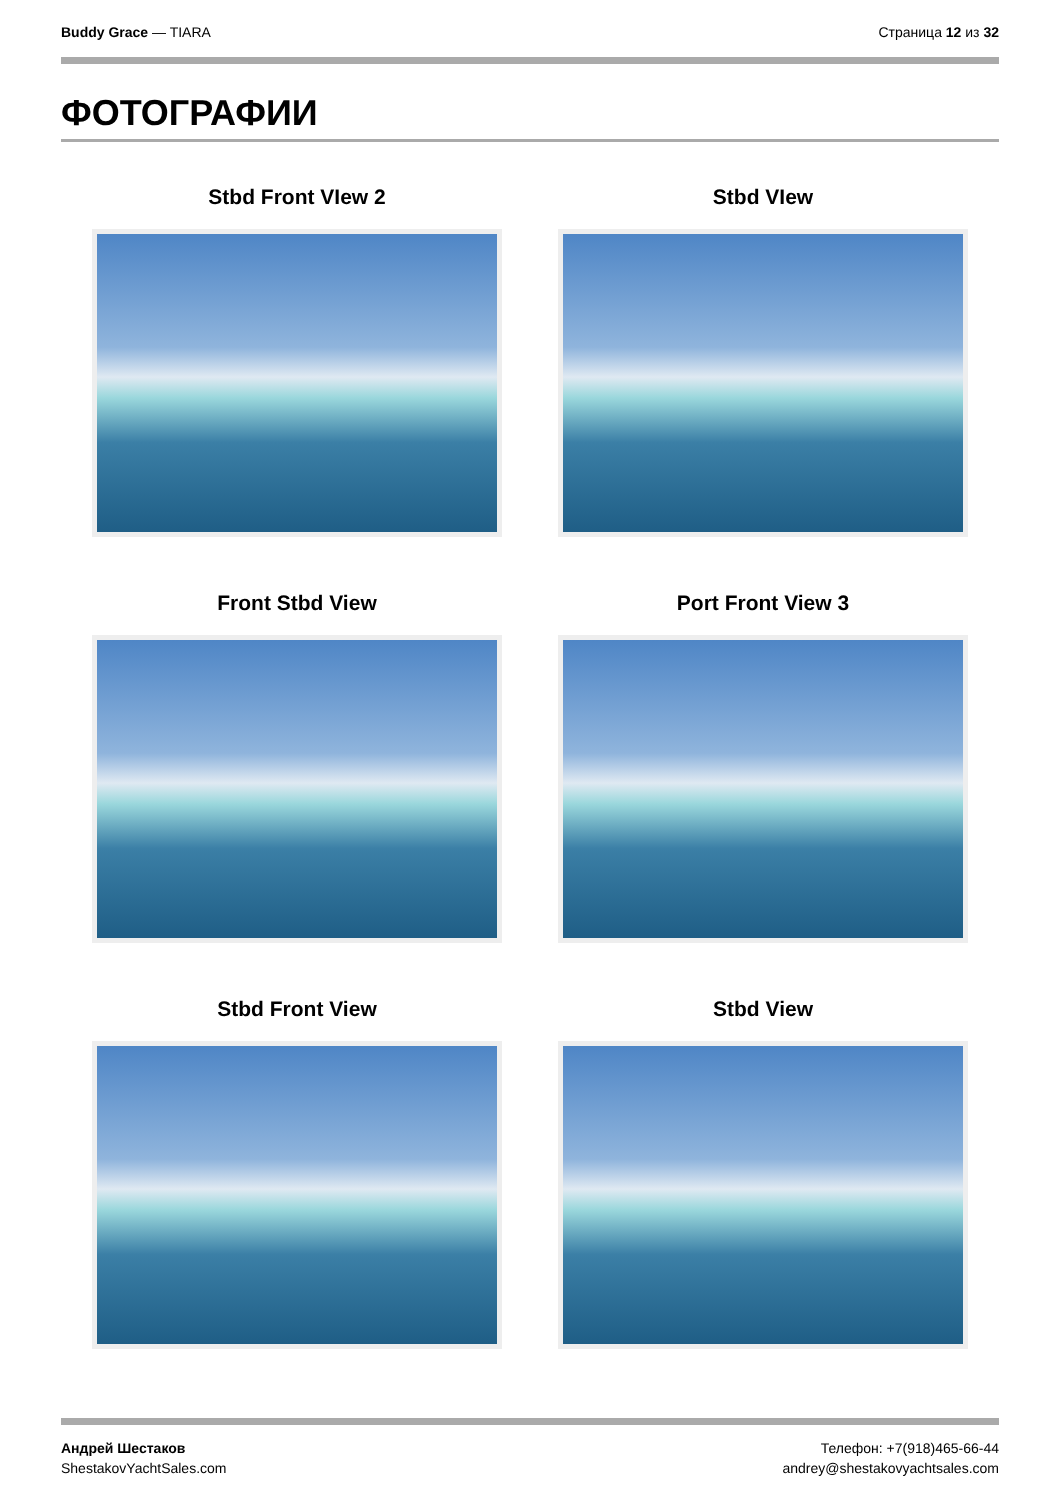Buddy Grace — TIARA Страница 12 из 32
ФОТОГРАФИИ
Stbd Front VIew 2
Stbd VIew
Front Stbd View
Port Front View 3
Stbd Front View
Stbd View
Андрей Шестаков
ShestakovYachtSales.com
Телефон: +7(918)465-66-44
andrey@shestakovyachtsales.com